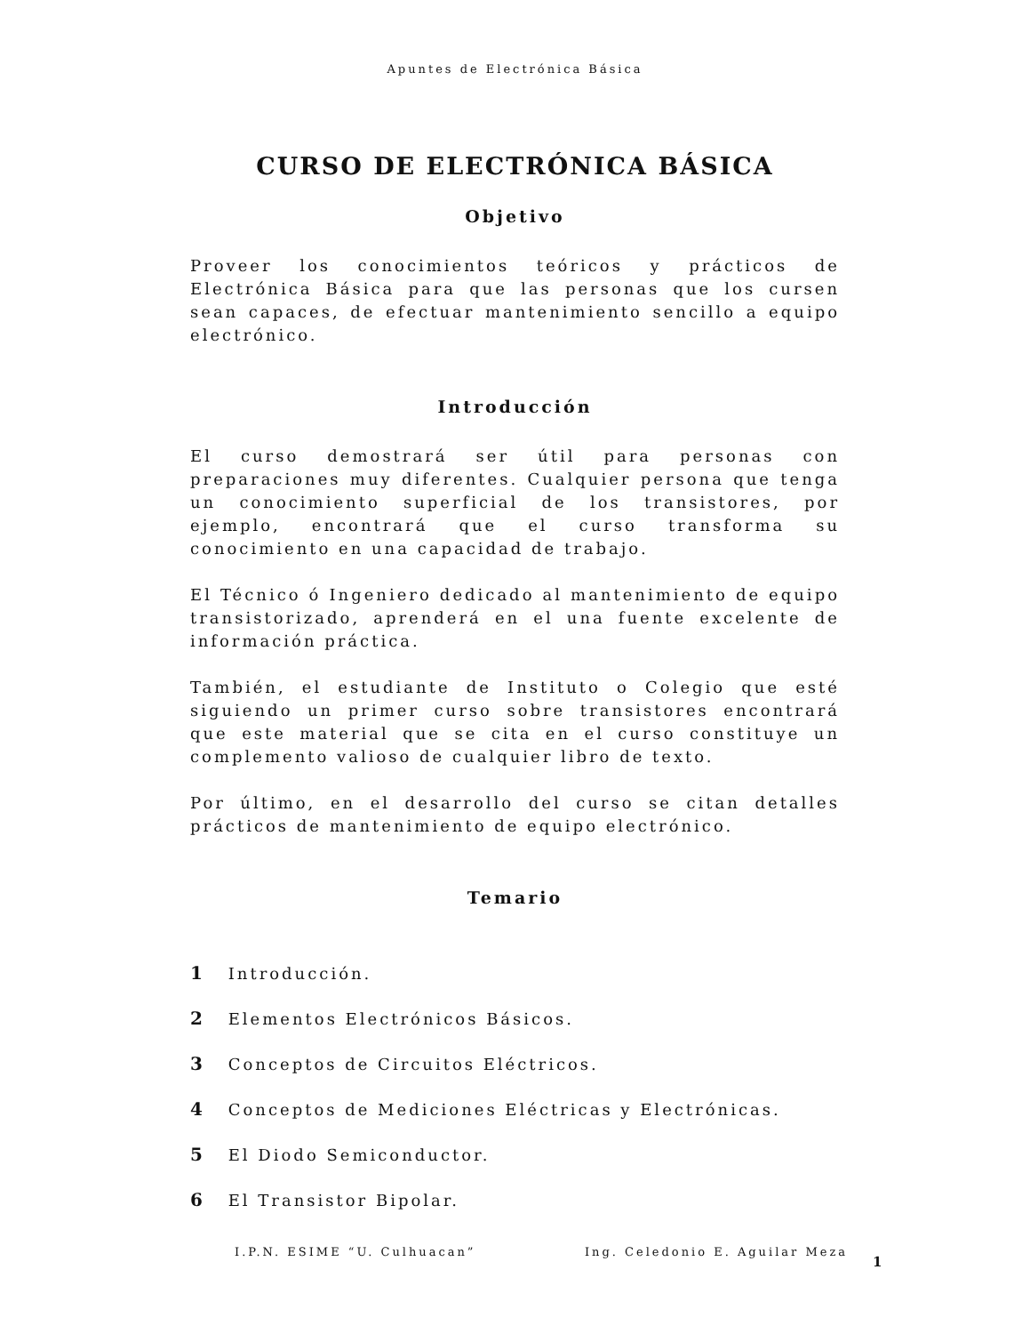Apuntes de Electrónica Básica
CURSO DE ELECTRÓNICA BÁSICA
Objetivo
Proveer los conocimientos teóricos y prácticos de Electrónica Básica para que las personas que los cursen sean capaces, de efectuar mantenimiento sencillo a equipo electrónico.
Introducción
El curso demostrará ser útil para personas con preparaciones muy diferentes. Cualquier persona que tenga un conocimiento superficial de los transistores, por ejemplo, encontrará que el curso transforma su conocimiento en una capacidad de trabajo.
El Técnico ó Ingeniero dedicado al mantenimiento de equipo transistorizado, aprenderá en el una fuente excelente de información práctica.
También, el estudiante de Instituto o Colegio que esté siguiendo un primer curso sobre transistores encontrará que este material que se cita en el curso constituye un complemento valioso de cualquier libro de texto.
Por último, en el desarrollo del curso se citan detalles prácticos de mantenimiento de equipo electrónico.
Temario
1 Introducción.
2 Elementos Electrónicos Básicos.
3 Conceptos de Circuitos Eléctricos.
4 Conceptos de Mediciones Eléctricas y Electrónicas.
5 El Diodo Semiconductor.
6 El Transistor Bipolar.
I.P.N. ESIME “U. Culhuacan” Ing. Celedonio E. Aguilar Meza
1